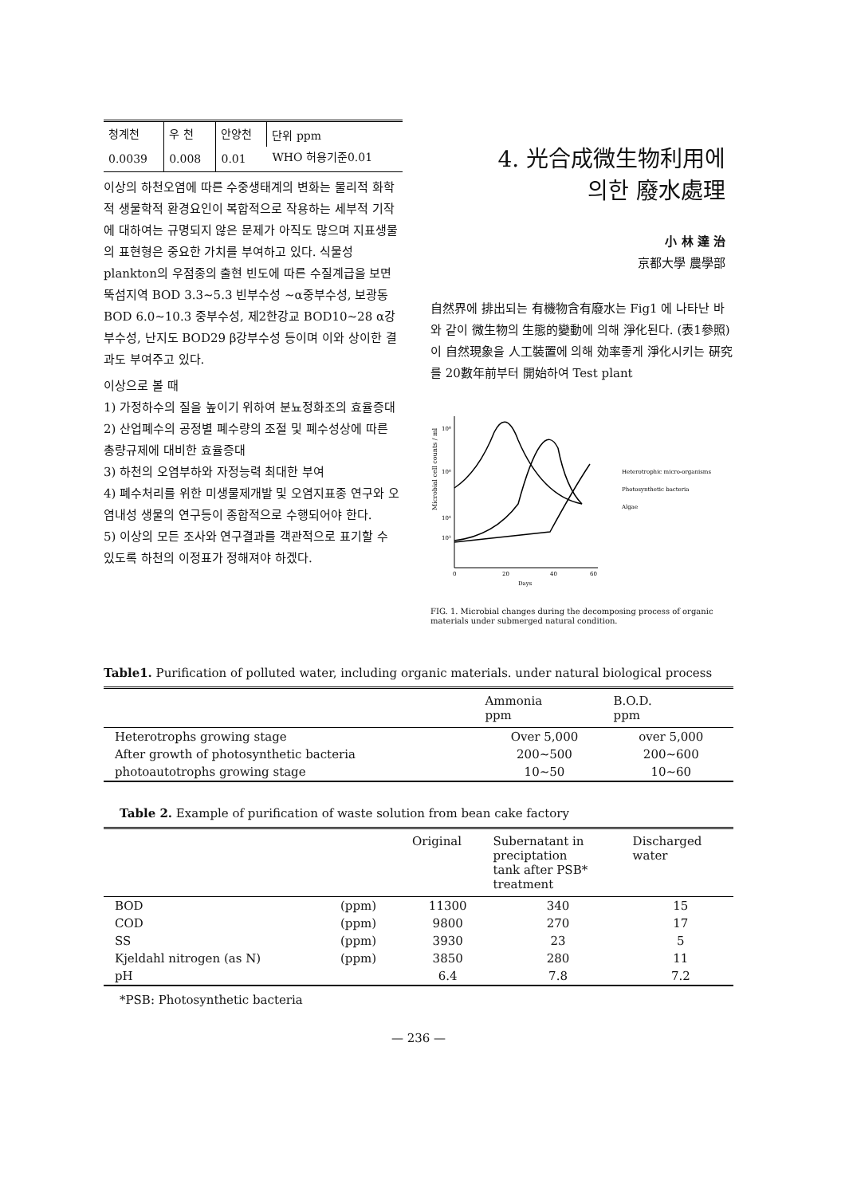| 청계천 | 우 천 | 안양천 | 단위 ppm WHO 허용기준0.01 |
| 0.0039 | 0.008 | 0.01 | |
이상의 하천오염에 따른 수중생태계의 변화는 물리적 화학적 생물학적 환경요인이 복합적으로 작용하는 세부적 기작에 대하여는 규명되지 않은 문제가 아직도 많으며 지표생물의 표현형은 중요한 가치를 부여하고 있다. 식물성 plankton의 우점종의 출현 빈도에 따른 수질계급을 보면 뚝섬지역 BOD 3.3∼5.3 빈부수성 ∼α중부수성, 보광동 BOD 6.0∼10.3 중부수성, 제2한강교 BOD10∼28 α강부수성, 난지도 BOD29 β강부수성 등이며 이와 상이한 결과도 부여주고 있다.
이상으로 볼 때
1) 가정하수의 질을 높이기 위하여 분뇨정화조의 효율증대
2) 산업폐수의 공정별 폐수량의 조절 및 폐수성상에 따른 총량규제에 대비한 효율증대
3) 하천의 오염부하와 자정능력 최대한 부여
4) 폐수처리를 위한 미생물제개발 및 오염지표종 연구와 오염내성 생물의 연구등이 종합적으로 수행되어야 한다.
5) 이상의 모든 조사와 연구결과를 객관적으로 표기할 수 있도록 하천의 이정표가 정해져야 하겠다.
4. 光合成微生物利用에
의한 廢水處理
小 林 達 治
京都大學 農學部
自然界에 排出되는 有機物含有廢水는 Fig1 에 나타난 바와 같이 微生物의 生態的變動에 의해 淨化된다. (表1參照)
이 自然現象을 人工裝置에 의해 効率좋게 淨化시키는 硏究를 20數年前부터 開始하여 Test plant
Microbial cell counts / ml
10⁸
10⁶
10⁴
10³
0
20
40
60
Days
Heterotrophic micro-organisms
Photosynthetic bacteria
Algae
FIG. 1. Microbial changes during the decomposing process of organic materials under submerged natural condition.
Table1. Purification of polluted water, including organic materials. under natural biological process
| | Ammonia ppm | B.O.D. ppm |
| --- | --- | --- |
| Heterotrophs growing stage | Over 5,000 | over 5,000 |
| After growth of photosynthetic bacteria | 200∼500 | 200∼600 |
| photoautotrophs growing stage | 10∼50 | 10∼60 |
Table 2. Example of purification of waste solution from bean cake factory
| | | Original | Subernatant in preciptation tank after PSB* treatment | Discharged water |
| --- | --- | --- | --- | --- |
| BOD | (ppm) | 11300 | 340 | 15 |
| COD | (ppm) | 9800 | 270 | 17 |
| SS | (ppm) | 3930 | 23 | 5 |
| Kjeldahl nitrogen (as N) | (ppm) | 3850 | 280 | 11 |
| pH | | 6.4 | 7.8 | 7.2 |
*PSB: Photosynthetic bacteria
— 236 —